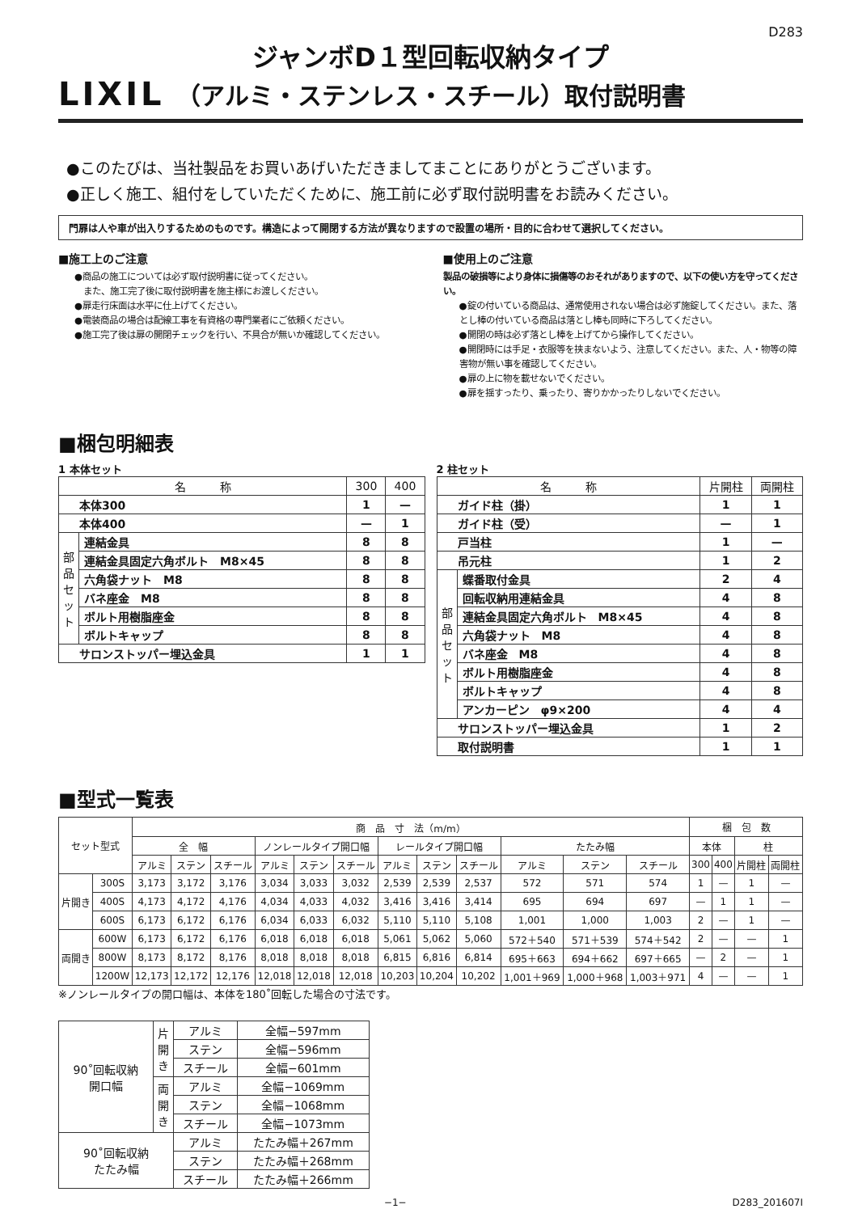D283
ジャンボD１型回転収納タイプ
LIXIL
（アルミ・ステンレス・スチール）取付説明書
●このたびは、当社製品をお買いあげいただきましてまことにありがとうございます。
●正しく施工、組付をしていただくために、施工前に必ず取付説明書をお読みください。
門扉は人や車が出入りするためのものです。構造によって開閉する方法が異なりますので設置の場所・目的に合わせて選択してください。
■施工上のご注意
●商品の施工については必ず取付説明書に従ってください。
　また、施工完了後に取付説明書を施主様にお渡しください。
●扉走行床面は水平に仕上げてください。
●電装商品の場合は配線工事を有資格の専門業者にご依頼ください。
●施工完了後は扉の開閉チェックを行い、不具合が無いか確認してください。
■使用上のご注意
製品の破損等により身体に損傷等のおそれがありますので、以下の使い方を守ってください。
●錠の付いている商品は、通常使用されない場合は必ず施錠してください。また、落とし棒の付いている商品は落とし棒も同時に下ろしてください。
●開閉の時は必ず落とし棒を上げてから操作してください。
●開閉時には手足・衣服等を挟まないよう、注意してください。また、人・物等の障害物が無い事を確認してください。
●扉の上に物を載せないでください。
●扉を揺すったり、乗ったり、寄りかかったりしないでください。
■梱包明細表
1 本体セット
| 名 称 | | 300 | 400 |
| --- | --- | --- | --- |
| 本体300 | | 1 | — |
| 本体400 | | — | 1 |
| 部品セット | 連結金具 | 8 | 8 |
| | 連結金具固定六角ボルト M8×45 | 8 | 8 |
| | 六角袋ナット M8 | 8 | 8 |
| | バネ座金 M8 | 8 | 8 |
| | ボルト用樹脂座金 | 8 | 8 |
| | ボルトキャップ | 8 | 8 |
| サロンストッパー埋込金具 | | 1 | 1 |
2 柱セット
| 名 称 | | 片開柱 | 両開柱 |
| --- | --- | --- | --- |
| ガイド柱（掛） | | 1 | 1 |
| ガイド柱（受） | | — | 1 |
| 戸当柱 | | 1 | — |
| 吊元柱 | | 1 | 2 |
| 部品セット | 蝶番取付金具 | 2 | 4 |
| | 回転収納用連結金具 | 4 | 8 |
| | 連結金具固定六角ボルト M8×45 | 4 | 8 |
| | 六角袋ナット M8 | 4 | 8 |
| | バネ座金 M8 | 4 | 8 |
| | ボルト用樹脂座金 | 4 | 8 |
| | ボルトキャップ | 4 | 8 |
| | アンカーピン φ9×200 | 4 | 4 |
| サロンストッパー埋込金具 | | 1 | 2 |
| 取付説明書 | | 1 | 1 |
■型式一覧表
| セット型式 | | 商 品 寸 法（m/m） | | | | | | | | | | | | 梱 包 数 | | | |
| --- | --- | --- | --- | --- | --- | --- | --- | --- | --- | --- | --- | --- | --- | --- | --- | --- | --- |
| | | 全 幅 | | | ノンレールタイプ開口幅 | | | レールタイプ開口幅 | | | たたみ幅 | | | 本体 | | 柱 | |
| | | アルミ | ステン | スチール | アルミ | ステン | スチール | アルミ | ステン | スチール | アルミ | ステン | スチール | 300 | 400 | 片開柱 | 両開柱 |
| 片開き | 300S | 3,173 | 3,172 | 3,176 | 3,034 | 3,033 | 3,032 | 2,539 | 2,539 | 2,537 | 572 | 571 | 574 | 1 | — | 1 | — |
| | 400S | 4,173 | 4,172 | 4,176 | 4,034 | 4,033 | 4,032 | 3,416 | 3,416 | 3,414 | 695 | 694 | 697 | — | 1 | 1 | — |
| | 600S | 6,173 | 6,172 | 6,176 | 6,034 | 6,033 | 6,032 | 5,110 | 5,110 | 5,108 | 1,001 | 1,000 | 1,003 | 2 | — | 1 | — |
| 両開き | 600W | 6,173 | 6,172 | 6,176 | 6,018 | 6,018 | 6,018 | 5,061 | 5,062 | 5,060 | 572＋540 | 571＋539 | 574＋542 | 2 | — | — | 1 |
| | 800W | 8,173 | 8,172 | 8,176 | 8,018 | 8,018 | 8,018 | 6,815 | 6,816 | 6,814 | 695＋663 | 694＋662 | 697＋665 | — | 2 | — | 1 |
| | 1200W | 12,173 | 12,172 | 12,176 | 12,018 | 12,018 | 12,018 | 10,203 | 10,204 | 10,202 | 1,001＋969 | 1,000＋968 | 1,003＋971 | 4 | — | — | 1 |
※ノンレールタイプの開口幅は、本体を180˚回転した場合の寸法です。
| 90˚回転収納 開口幅 | 片開き | アルミ | 全幅−597mm |
| | | ステン | 全幅−596mm |
| | | スチール | 全幅−601mm |
| | 両開き | アルミ | 全幅−1069mm |
| | | ステン | 全幅−1068mm |
| | | スチール | 全幅−1073mm |
| 90˚回転収納 たたみ幅 | | アルミ | たたみ幅＋267mm |
| | | ステン | たたみ幅＋268mm |
| | | スチール | たたみ幅＋266mm |
−1− D283_201607I